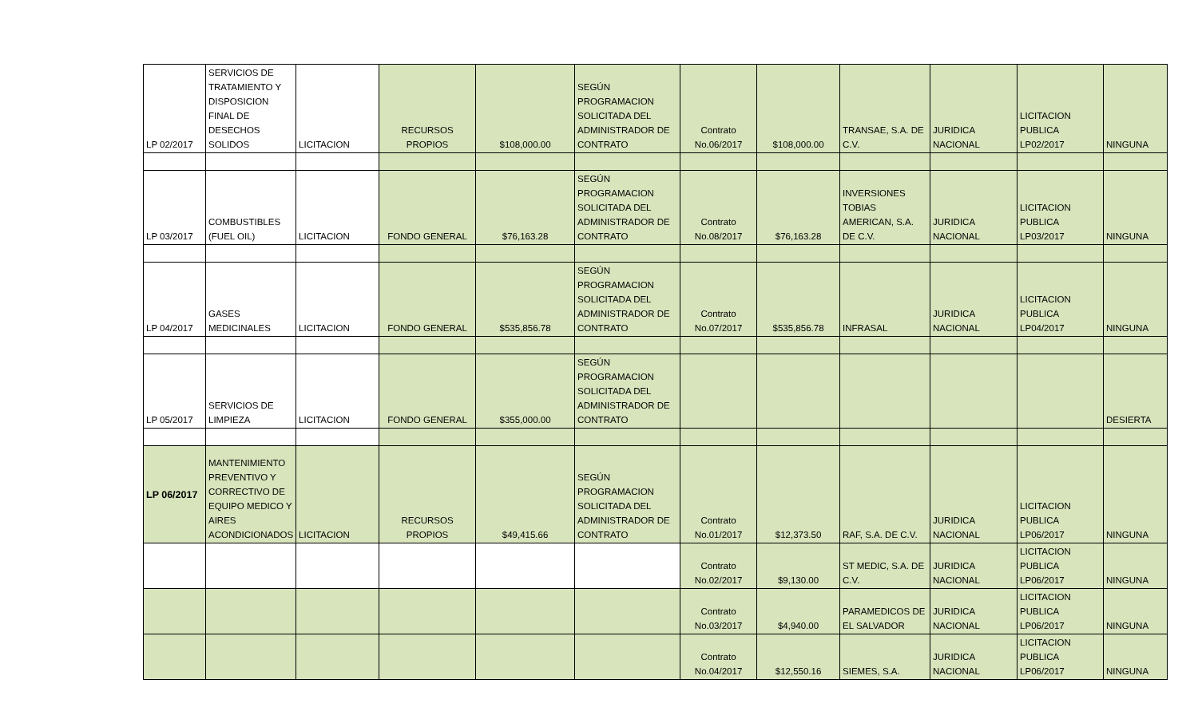| LP 02/2017 | SERVICIOS DE TRATAMIENTO Y DISPOSICION FINAL DE DESECHOS SOLIDOS | LICITACION | RECURSOS PROPIOS | $108,000.00 | SEGÚN PROGRAMACION SOLICITADA DEL ADMINISTRADOR DE CONTRATO | Contrato No.06/2017 | $108,000.00 | TRANSAE, S.A. DE C.V. | JURIDICA NACIONAL | LICITACION PUBLICA LP02/2017 | NINGUNA |
| LP 03/2017 | COMBUSTIBLES (FUEL OIL) | LICITACION | FONDO GENERAL | $76,163.28 | SEGÚN PROGRAMACION SOLICITADA DEL ADMINISTRADOR DE CONTRATO | Contrato No.08/2017 | $76,163.28 | INVERSIONES TOBIAS AMERICAN, S.A. DE C.V. | JURIDICA NACIONAL | LICITACION PUBLICA LP03/2017 | NINGUNA |
| LP 04/2017 | GASES MEDICINALES | LICITACION | FONDO GENERAL | $535,856.78 | SEGÚN PROGRAMACION SOLICITADA DEL ADMINISTRADOR DE CONTRATO | Contrato No.07/2017 | $535,856.78 | INFRASAL | JURIDICA NACIONAL | LICITACION PUBLICA LP04/2017 | NINGUNA |
| LP 05/2017 | SERVICIOS DE LIMPIEZA | LICITACION | FONDO GENERAL | $355,000.00 | SEGÚN PROGRAMACION SOLICITADA DEL ADMINISTRADOR DE CONTRATO | | | | | | DESIERTA |
| LP 06/2017 | MANTENIMIENTO PREVENTIVO Y CORRECTIVO DE EQUIPO MEDICO Y AIRES ACONDICIONADOS | LICITACION | RECURSOS PROPIOS | $49,415.66 | SEGÚN PROGRAMACION SOLICITADA DEL ADMINISTRADOR DE CONTRATO | Contrato No.01/2017 | $12,373.50 | RAF, S.A. DE C.V. | JURIDICA NACIONAL | LICITACION PUBLICA LP06/2017 | NINGUNA |
| | | | | | | Contrato No.02/2017 | $9,130.00 | ST MEDIC, S.A. DE C.V. | JURIDICA NACIONAL | LICITACION PUBLICA LP06/2017 | NINGUNA |
| | | | | | | Contrato No.03/2017 | $4,940.00 | PARAMEDICOS DE EL SALVADOR | JURIDICA NACIONAL | LICITACION PUBLICA LP06/2017 | NINGUNA |
| | | | | | | Contrato No.04/2017 | $12,550.16 | SIEMES, S.A. | JURIDICA NACIONAL | LICITACION PUBLICA LP06/2017 | NINGUNA |